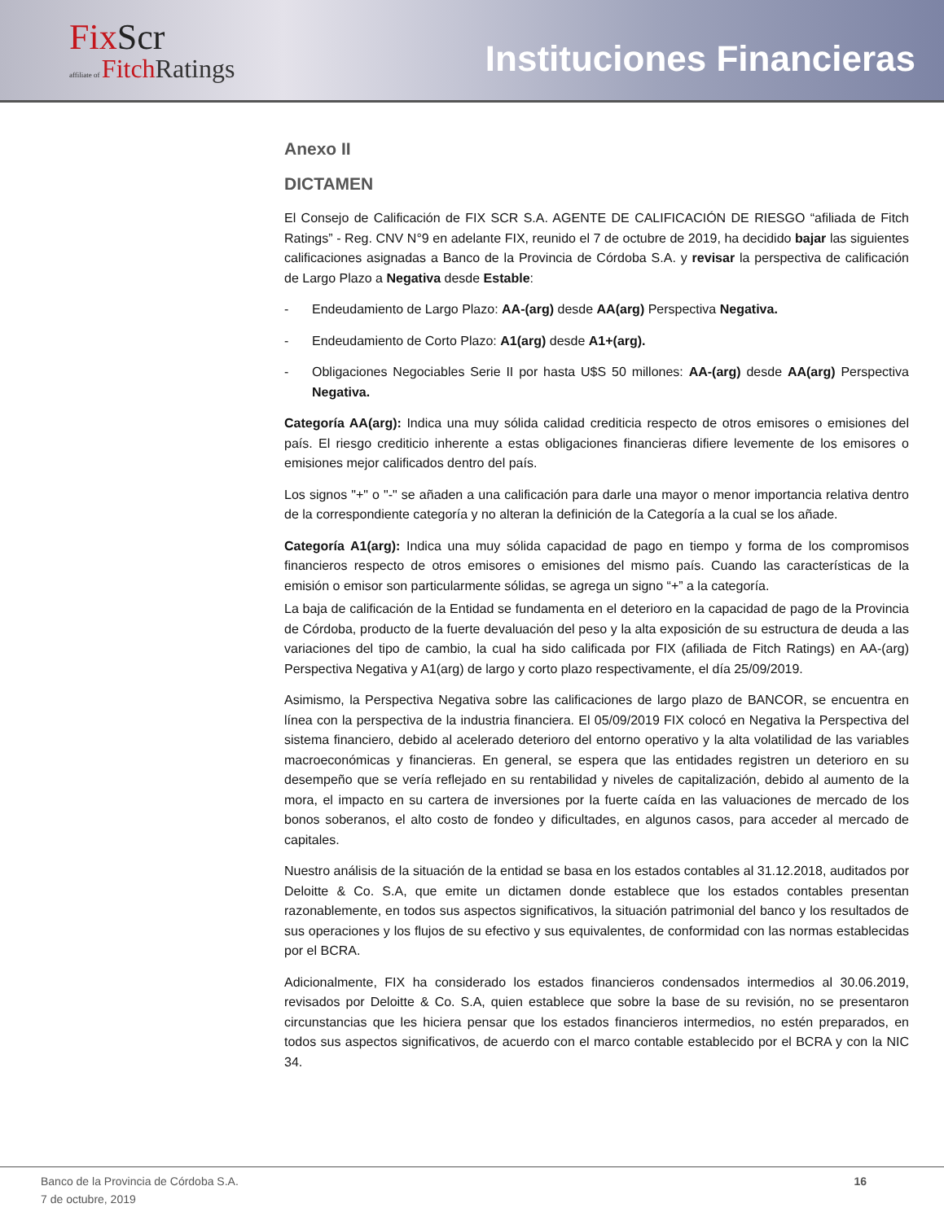FixScr
affiliate of FitchRatings
Instituciones Financieras
Anexo II
DICTAMEN
El Consejo de Calificación de FIX SCR S.A. AGENTE DE CALIFICACIÓN DE RIESGO “afiliada de Fitch Ratings” - Reg. CNV N°9 en adelante FIX, reunido el 7 de octubre de 2019, ha decidido bajar las siguientes calificaciones asignadas a Banco de la Provincia de Córdoba S.A. y revisar la perspectiva de calificación de Largo Plazo a Negativa desde Estable:
- Endeudamiento de Largo Plazo: AA-(arg) desde AA(arg) Perspectiva Negativa.
- Endeudamiento de Corto Plazo: A1(arg) desde A1+(arg).
- Obligaciones Negociables Serie II por hasta U$S 50 millones: AA-(arg) desde AA(arg) Perspectiva Negativa.
Categoría AA(arg): Indica una muy sólida calidad crediticia respecto de otros emisores o emisiones del país. El riesgo crediticio inherente a estas obligaciones financieras difiere levemente de los emisores o emisiones mejor calificados dentro del país.
Los signos "+" o "-" se añaden a una calificación para darle una mayor o menor importancia relativa dentro de la correspondiente categoría y no alteran la definición de la Categoría a la cual se los añade.
Categoría A1(arg): Indica una muy sólida capacidad de pago en tiempo y forma de los compromisos financieros respecto de otros emisores o emisiones del mismo país. Cuando las características de la emisión o emisor son particularmente sólidas, se agrega un signo “+” a la categoría.
La baja de calificación de la Entidad se fundamenta en el deterioro en la capacidad de pago de la Provincia de Córdoba, producto de la fuerte devaluación del peso y la alta exposición de su estructura de deuda a las variaciones del tipo de cambio, la cual ha sido calificada por FIX (afiliada de Fitch Ratings) en AA-(arg) Perspectiva Negativa y A1(arg) de largo y corto plazo respectivamente, el día 25/09/2019.
Asimismo, la Perspectiva Negativa sobre las calificaciones de largo plazo de BANCOR, se encuentra en línea con la perspectiva de la industria financiera. El 05/09/2019 FIX colocó en Negativa la Perspectiva del sistema financiero, debido al acelerado deterioro del entorno operativo y la alta volatilidad de las variables macroeconómicas y financieras. En general, se espera que las entidades registren un deterioro en su desempeño que se vería reflejado en su rentabilidad y niveles de capitalización, debido al aumento de la mora, el impacto en su cartera de inversiones por la fuerte caída en las valuaciones de mercado de los bonos soberanos, el alto costo de fondeo y dificultades, en algunos casos, para acceder al mercado de capitales.
Nuestro análisis de la situación de la entidad se basa en los estados contables al 31.12.2018, auditados por Deloitte & Co. S.A, que emite un dictamen donde establece que los estados contables presentan razonablemente, en todos sus aspectos significativos, la situación patrimonial del banco y los resultados de sus operaciones y los flujos de su efectivo y sus equivalentes, de conformidad con las normas establecidas por el BCRA.
Adicionalmente, FIX ha considerado los estados financieros condensados intermedios al 30.06.2019, revisados por Deloitte & Co. S.A, quien establece que sobre la base de su revisión, no se presentaron circunstancias que les hiciera pensar que los estados financieros intermedios, no estén preparados, en todos sus aspectos significativos, de acuerdo con el marco contable establecido por el BCRA y con la NIC 34.
Banco de la Provincia de Córdoba S.A.
7 de octubre, 2019
16